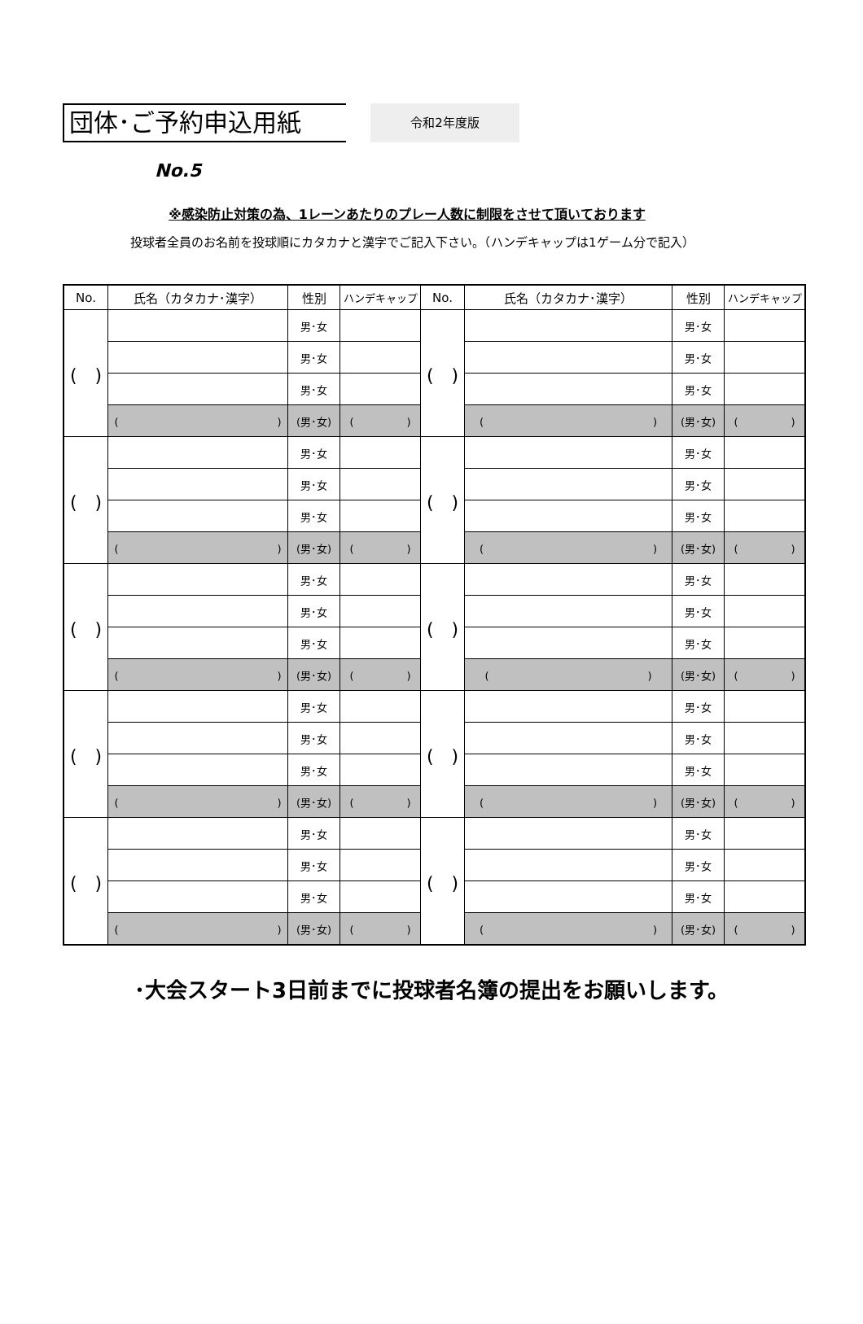団体･ご予約申込用紙
令和2年度版
No.5
※感染防止対策の為、1レーンあたりのプレー人数に制限をさせて頂いております
投球者全員のお名前を投球順にカタカナと漢字でご記入下さい。（ハンデキャップは1ゲーム分で記入）
| No. | 氏名（カタカナ･漢字） | 性別 | ハンデキャップ | No. | 氏名（カタカナ･漢字） | 性別 | ハンデキャップ |
| --- | --- | --- | --- | --- | --- | --- | --- |
| ( ) | | 男･女 | | ( ) | | 男･女 | |
| | | 男･女 | | | | 男･女 | |
| | | 男･女 | | | | 男･女 | |
| | ( ) | (男･女) | ( ) | | ( ) | (男･女) | ( ) |
| ( ) | | 男･女 | | ( ) | | 男･女 | |
| | | 男･女 | | | | 男･女 | |
| | | 男･女 | | | | 男･女 | |
| | ( ) | (男･女) | ( ) | | ( ) | (男･女) | ( ) |
| ( ) | | 男･女 | | ( ) | | 男･女 | |
| | | 男･女 | | | | 男･女 | |
| | | 男･女 | | | | 男･女 | |
| | ( ) | (男･女) | ( ) | | ( ) | (男･女) | ( ) |
| ( ) | | 男･女 | | ( ) | | 男･女 | |
| | | 男･女 | | | | 男･女 | |
| | | 男･女 | | | | 男･女 | |
| | ( ) | (男･女) | ( ) | | ( ) | (男･女) | ( ) |
| ( ) | | 男･女 | | ( ) | | 男･女 | |
| | | 男･女 | | | | 男･女 | |
| | | 男･女 | | | | 男･女 | |
| | ( ) | (男･女) | ( ) | | ( ) | (男･女) | ( ) |
･大会スタート3日前までに投球者名簿の提出をお願いします。